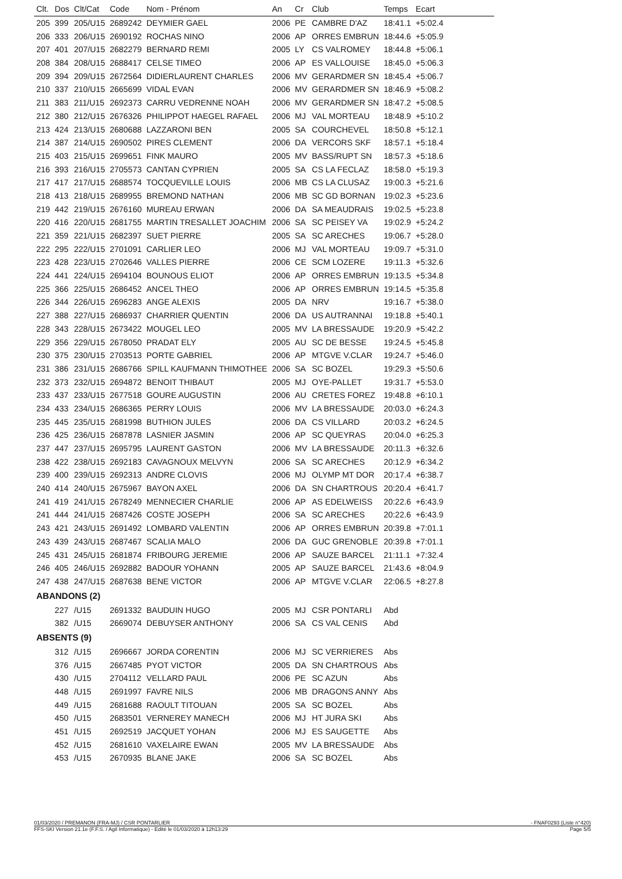| Clt. | Dos | Clt/Cat | Code | Nom - Prénom | An | Cr | Club | Temps | Ecart |
| --- | --- | --- | --- | --- | --- | --- | --- | --- | --- |
| 205 | 399 | 205/U15 | 2689242 | DEYMIER GAEL | 2006 | PE | CAMBRE D'AZ | 18:41.1 | +5:02.4 |
| 206 | 333 | 206/U15 | 2690192 | ROCHAS NINO | 2006 | AP | ORRES EMBRUN | 18:44.6 | +5:05.9 |
| 207 | 401 | 207/U15 | 2682279 | BERNARD REMI | 2005 | LY | CS VALROMEY | 18:44.8 | +5:06.1 |
| 208 | 384 | 208/U15 | 2688417 | CELSE TIMEO | 2006 | AP | ES VALLOUISE | 18:45.0 | +5:06.3 |
| 209 | 394 | 209/U15 | 2672564 | DIDIERLAURENT CHARLES | 2006 | MV | GERARDMER SN | 18:45.4 | +5:06.7 |
| 210 | 337 | 210/U15 | 2665699 | VIDAL EVAN | 2006 | MV | GERARDMER SN | 18:46.9 | +5:08.2 |
| 211 | 383 | 211/U15 | 2692373 | CARRU VEDRENNE NOAH | 2006 | MV | GERARDMER SN | 18:47.2 | +5:08.5 |
| 212 | 380 | 212/U15 | 2676326 | PHILIPPOT HAEGEL RAFAEL | 2006 | MJ | VAL MORTEAU | 18:48.9 | +5:10.2 |
| 213 | 424 | 213/U15 | 2680688 | LAZZARONI BEN | 2005 | SA | COURCHEVEL | 18:50.8 | +5:12.1 |
| 214 | 387 | 214/U15 | 2690502 | PIRES CLEMENT | 2006 | DA | VERCORS SKF | 18:57.1 | +5:18.4 |
| 215 | 403 | 215/U15 | 2699651 | FINK MAURO | 2005 | MV | BASS/RUPT SN | 18:57.3 | +5:18.6 |
| 216 | 393 | 216/U15 | 2705573 | CANTAN CYPRIEN | 2005 | SA | CS LA FECLAZ | 18:58.0 | +5:19.3 |
| 217 | 417 | 217/U15 | 2688574 | TOCQUEVILLE LOUIS | 2006 | MB | CS LA CLUSAZ | 19:00.3 | +5:21.6 |
| 218 | 413 | 218/U15 | 2689955 | BREMOND NATHAN | 2006 | MB | SC GD BORNAN | 19:02.3 | +5:23.6 |
| 219 | 442 | 219/U15 | 2676160 | MUREAU ERWAN | 2006 | DA | SA MEAUDRAIS | 19:02.5 | +5:23.8 |
| 220 | 416 | 220/U15 | 2681755 | MARTIN TRESALLET JOACHIM | 2006 | SA | SC PEISEY VA | 19:02.9 | +5:24.2 |
| 221 | 359 | 221/U15 | 2682397 | SUET PIERRE | 2005 | SA | SC ARECHES | 19:06.7 | +5:28.0 |
| 222 | 295 | 222/U15 | 2701091 | CARLIER LEO | 2006 | MJ | VAL MORTEAU | 19:09.7 | +5:31.0 |
| 223 | 428 | 223/U15 | 2702646 | VALLES PIERRE | 2006 | CE | SCM LOZERE | 19:11.3 | +5:32.6 |
| 224 | 441 | 224/U15 | 2694104 | BOUNOUS ELIOT | 2006 | AP | ORRES EMBRUN | 19:13.5 | +5:34.8 |
| 225 | 366 | 225/U15 | 2686452 | ANCEL THEO | 2006 | AP | ORRES EMBRUN | 19:14.5 | +5:35.8 |
| 226 | 344 | 226/U15 | 2696283 | ANGE ALEXIS | 2005 | DA | NRV | 19:16.7 | +5:38.0 |
| 227 | 388 | 227/U15 | 2686937 | CHARRIER QUENTIN | 2006 | DA | US AUTRANNAI | 19:18.8 | +5:40.1 |
| 228 | 343 | 228/U15 | 2673422 | MOUGEL LEO | 2005 | MV | LA BRESSAUDE | 19:20.9 | +5:42.2 |
| 229 | 356 | 229/U15 | 2678050 | PRADAT ELY | 2005 | AU | SC DE BESSE | 19:24.5 | +5:45.8 |
| 230 | 375 | 230/U15 | 2703513 | PORTE GABRIEL | 2006 | AP | MTGVE V.CLAR | 19:24.7 | +5:46.0 |
| 231 | 386 | 231/U15 | 2686766 | SPILL KAUFMANN THIMOTHEE | 2006 | SA | SC BOZEL | 19:29.3 | +5:50.6 |
| 232 | 373 | 232/U15 | 2694872 | BENOIT THIBAUT | 2005 | MJ | OYE-PALLET | 19:31.7 | +5:53.0 |
| 233 | 437 | 233/U15 | 2677518 | GOURE AUGUSTIN | 2006 | AU | CRETES FOREZ | 19:48.8 | +6:10.1 |
| 234 | 433 | 234/U15 | 2686365 | PERRY LOUIS | 2006 | MV | LA BRESSAUDE | 20:03.0 | +6:24.3 |
| 235 | 445 | 235/U15 | 2681998 | BUTHION JULES | 2006 | DA | CS VILLARD | 20:03.2 | +6:24.5 |
| 236 | 425 | 236/U15 | 2687878 | LASNIER JASMIN | 2006 | AP | SC QUEYRAS | 20:04.0 | +6:25.3 |
| 237 | 447 | 237/U15 | 2695795 | LAURENT GASTON | 2006 | MV | LA BRESSAUDE | 20:11.3 | +6:32.6 |
| 238 | 422 | 238/U15 | 2692183 | CAVAGNOUX MELVYN | 2006 | SA | SC ARECHES | 20:12.9 | +6:34.2 |
| 239 | 400 | 239/U15 | 2692313 | ANDRE CLOVIS | 2006 | MJ | OLYMP MT DOR | 20:17.4 | +6:38.7 |
| 240 | 414 | 240/U15 | 2675967 | BAYON AXEL | 2006 | DA | SN CHARTROUS | 20:20.4 | +6:41.7 |
| 241 | 419 | 241/U15 | 2678249 | MENNECIER CHARLIE | 2006 | AP | AS EDELWEISS | 20:22.6 | +6:43.9 |
| 241 | 444 | 241/U15 | 2687426 | COSTE JOSEPH | 2006 | SA | SC ARECHES | 20:22.6 | +6:43.9 |
| 243 | 421 | 243/U15 | 2691492 | LOMBARD VALENTIN | 2006 | AP | ORRES EMBRUN | 20:39.8 | +7:01.1 |
| 243 | 439 | 243/U15 | 2687467 | SCALIA MALO | 2006 | DA | GUC GRENOBLE | 20:39.8 | +7:01.1 |
| 245 | 431 | 245/U15 | 2681874 | FRIBOURG JEREMIE | 2006 | AP | SAUZE BARCEL | 21:11.1 | +7:32.4 |
| 246 | 405 | 246/U15 | 2692882 | BADOUR YOHANN | 2005 | AP | SAUZE BARCEL | 21:43.6 | +8:04.9 |
| 247 | 438 | 247/U15 | 2687638 | BENE VICTOR | 2006 | AP | MTGVE V.CLAR | 22:06.5 | +8:27.8 |
| ABANDONS (2) | | | | | | | | | |
| | 227 | /U15 | 2691332 | BAUDUIN HUGO | 2005 | MJ | CSR PONTARLI | Abd | |
| | 382 | /U15 | 2669074 | DEBUYSER ANTHONY | 2006 | SA | CS VAL CENIS | Abd | |
| ABSENTS (9) | | | | | | | | | |
| | 312 | /U15 | 2696667 | JORDA CORENTIN | 2006 | MJ | SC VERRIERES | Abs | |
| | 376 | /U15 | 2667485 | PYOT VICTOR | 2005 | DA | SN CHARTROUS | Abs | |
| | 430 | /U15 | 2704112 | VELLARD PAUL | 2006 | PE | SC AZUN | Abs | |
| | 448 | /U15 | 2691997 | FAVRE NILS | 2006 | MB | DRAGONS ANNY | Abs | |
| | 449 | /U15 | 2681688 | RAOULT TITOUAN | 2005 | SA | SC BOZEL | Abs | |
| | 450 | /U15 | 2683501 | VERNEREY MANECH | 2006 | MJ | HT JURA SKI | Abs | |
| | 451 | /U15 | 2692519 | JACQUET YOHAN | 2006 | MJ | ES SAUGETTE | Abs | |
| | 452 | /U15 | 2681610 | VAXELAIRE EWAN | 2005 | MV | LA BRESSAUDE | Abs | |
| | 453 | /U15 | 2670935 | BLANE JAKE | 2006 | SA | SC BOZEL | Abs | |
01/03/2020 / PREMANON (FRA-MJ) / CSR PONTARLIER - FNAF0293 (Liste n°420)
FFS-SKI Version 21.1e (F.F.S. / Agil Informatique) - Edité le 01/03/2020 à 12h13:29 Page 5/5